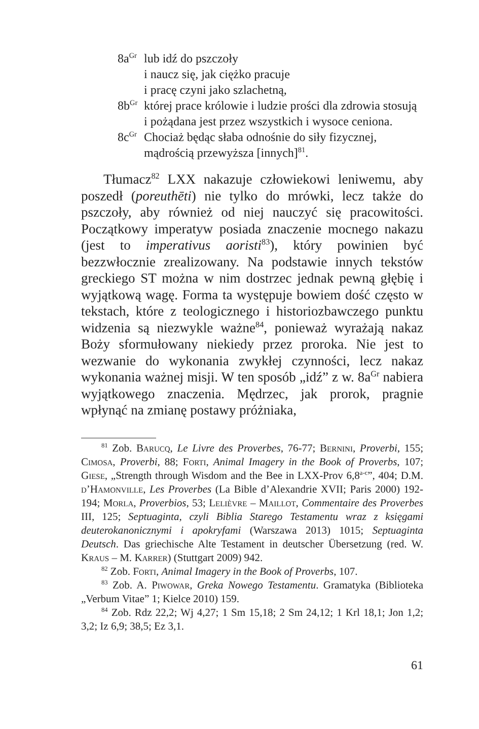8a<sup>Gr</sup> lub idź do pszczoły
i naucz się, jak ciężko pracuje
i pracę czyni jako szlachetną,
8b<sup>Gr</sup> której prace królowie i ludzie prości dla zdrowia stosują
i pożądana jest przez wszystkich i wysoce ceniona.
8c<sup>Gr</sup> Chociaż będąc słaba odnośnie do siły fizycznej,
mądrością przewyższa [innych]<sup>81</sup>.
Tłumacz<sup>82</sup> LXX nakazuje człowiekowi leniwemu, aby poszedł (poreuthēti) nie tylko do mrówki, lecz także do pszczoły, aby również od niej nauczyć się pracowitości. Początkowy imperatyw posiada znaczenie mocnego nakazu (jest to imperativus aoristi<sup>83</sup>), który powinien być bezzwłocznie zrealizowany. Na podstawie innych tekstów greckiego ST można w nim dostrzec jednak pewną głębię i wyjątkową wagę. Forma ta występuje bowiem dość często w tekstach, które z teologicznego i historiozbawczego punktu widzenia są niezwykle ważne<sup>84</sup>, ponieważ wyrażają nakaz Boży sformułowany niekiedy przez proroka. Nie jest to wezwanie do wykonania zwykłej czynności, lecz nakaz wykonania ważnej misji. W ten sposób „idź” z w. 8a<sup>Gr</sup> nabiera wyjątkowego znaczenia. Mędrzec, jak prorok, pragnie wpłynąć na zmianę postawy próżniaka,
<sup>81</sup> Zob. Barucq, Le Livre des Proverbes, 76-77; Bernini, Proverbi, 155; Cimosa, Proverbi, 88; Forti, Animal Imagery in the Book of Proverbs, 107; Giese, „Strength through Wisdom and the Bee in LXX-Prov 6,8<sup>a-c</sup>”, 404; D.M. d’Hamonville, Les Proverbes (La Bible d’Alexandrie XVII; Paris 2000) 192-194; Morla, Proverbios, 53; Lelièvre – Maillot, Commentaire des Proverbes III, 125; Septuaginta, czyli Biblia Starego Testamentu wraz z księgami deuterokanonicznymi i apokryfami (Warszawa 2013) 1015; Septuaginta Deutsch. Das griechische Alte Testament in deutscher Übersetzung (red. W. Kraus – M. Karrer) (Stuttgart 2009) 942.
<sup>82</sup> Zob. Forti, Animal Imagery in the Book of Proverbs, 107.
<sup>83</sup> Zob. A. Piwowar, Greka Nowego Testamentu. Gramatyka (Biblioteka „Verbum Vitae” 1; Kielce 2010) 159.
<sup>84</sup> Zob. Rdz 22,2; Wj 4,27; 1 Sm 15,18; 2 Sm 24,12; 1 Krl 18,1; Jon 1,2; 3,2; Iz 6,9; 38,5; Ez 3,1.
61